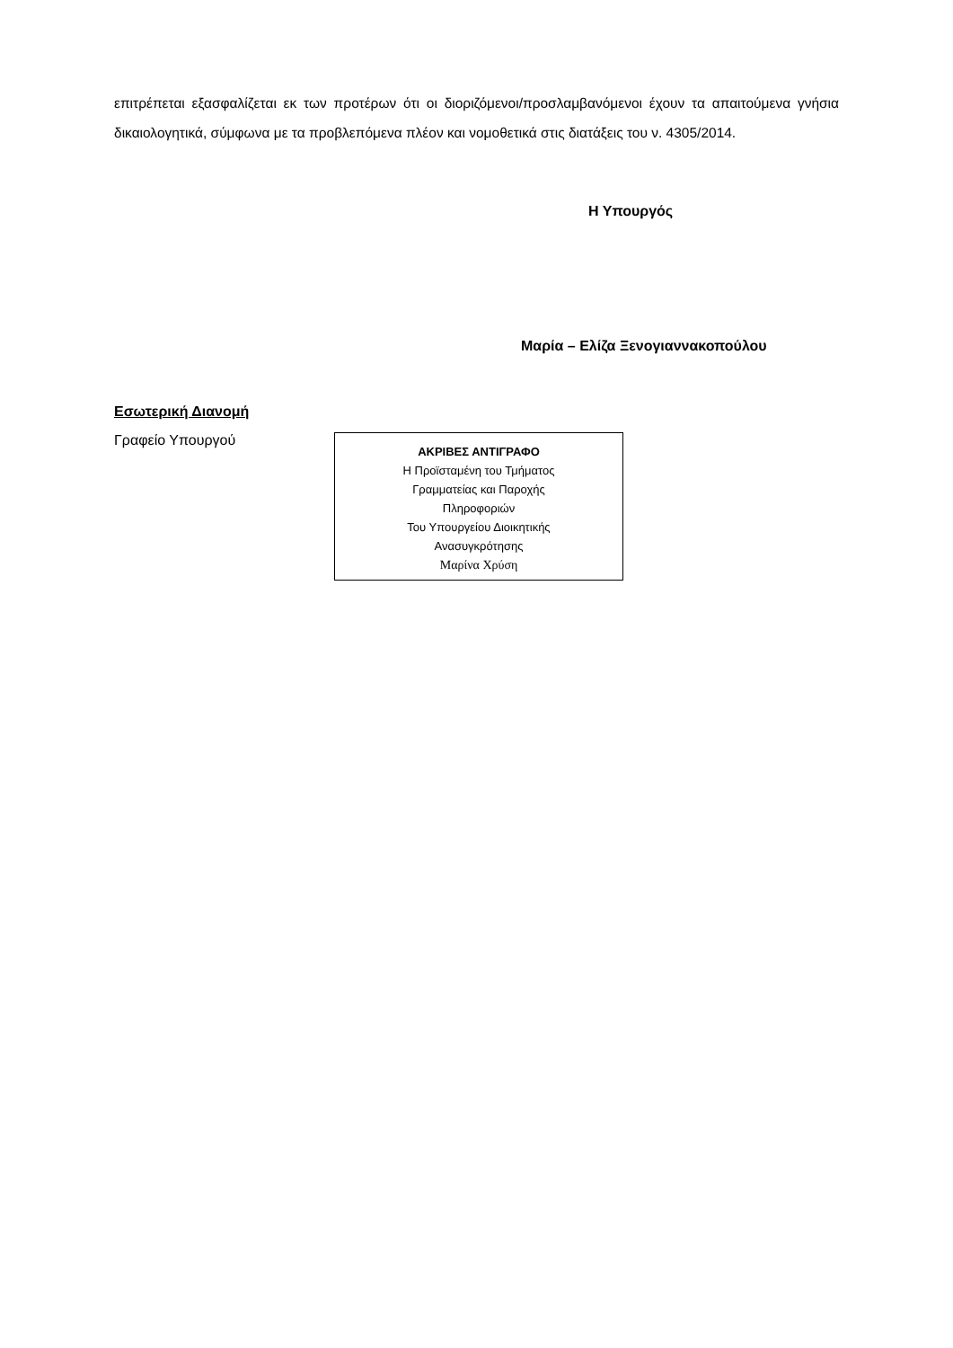επιτρέπεται εξασφαλίζεται εκ των προτέρων ότι οι διοριζόμενοι/προσλαμβανόμενοι έχουν τα απαιτούμενα γνήσια δικαιολογητικά, σύμφωνα με τα προβλεπόμενα πλέον και νομοθετικά στις διατάξεις του ν. 4305/2014.
Η Υπουργός
Μαρία – Ελίζα Ξενογιαννακοπούλου
Εσωτερική Διανομή
Γραφείο Υπουργού
ΑΚΡΙΒΕΣ ΑΝΤΙΓΡΑΦΟ
Η Προϊσταμένη του Τμήματος
Γραμματείας και Παροχής
Πληροφοριών
Του Υπουργείου Διοικητικής
Ανασυγκρότησης
Μαρίνα Χρύση